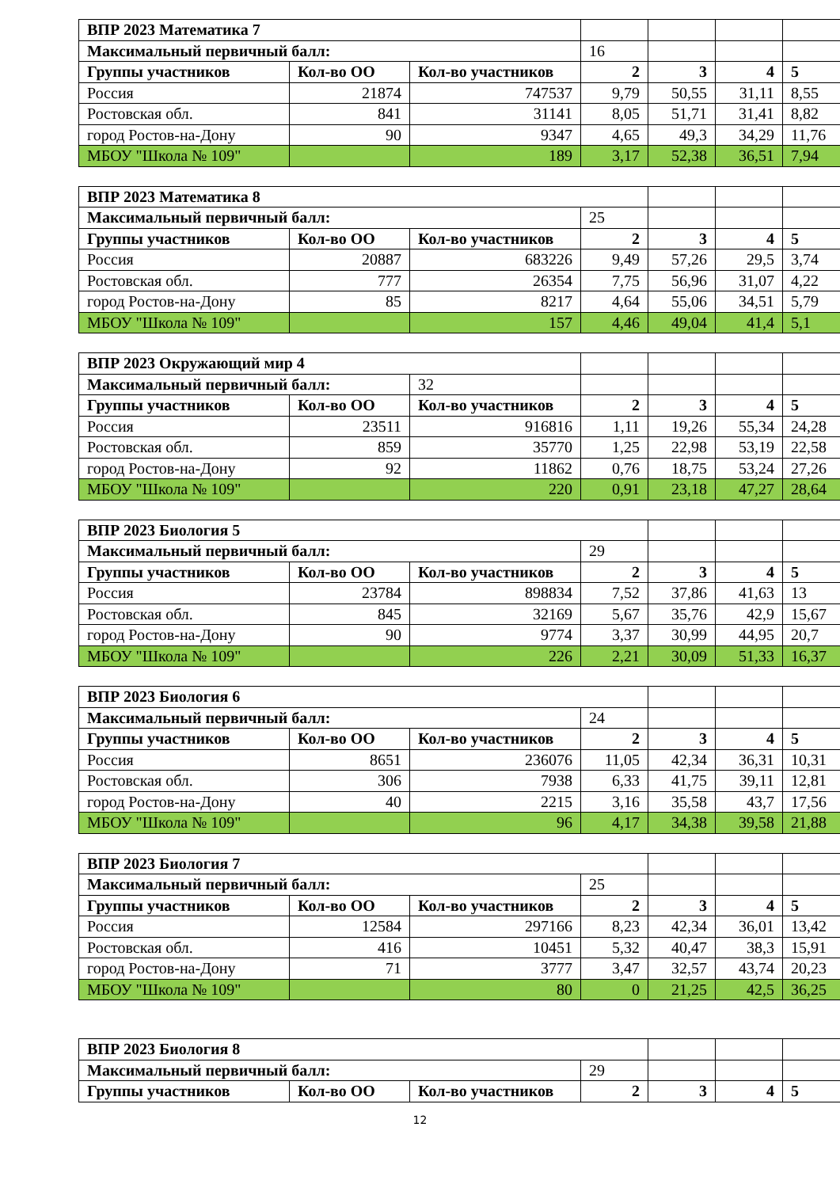| ВПР 2023 Математика 7 | | | | | | |
| Максимальный первичный балл: | | | 16 | | | |
| Группы участников | Кол-во ОО | Кол-во участников | 2 | 3 | 4 | 5 |
| Россия | 21874 | 747537 | 9,79 | 50,55 | 31,11 | 8,55 |
| Ростовская обл. | 841 | 31141 | 8,05 | 51,71 | 31,41 | 8,82 |
| город Ростов-на-Дону | 90 | 9347 | 4,65 | 49,3 | 34,29 | 11,76 |
| МБОУ "Школа № 109" | | 189 | 3,17 | 52,38 | 36,51 | 7,94 |
| ВПР 2023 Математика 8 | | | | | | |
| Максимальный первичный балл: | | | 25 | | | |
| Группы участников | Кол-во ОО | Кол-во участников | 2 | 3 | 4 | 5 |
| Россия | 20887 | 683226 | 9,49 | 57,26 | 29,5 | 3,74 |
| Ростовская обл. | 777 | 26354 | 7,75 | 56,96 | 31,07 | 4,22 |
| город Ростов-на-Дону | 85 | 8217 | 4,64 | 55,06 | 34,51 | 5,79 |
| МБОУ "Школа № 109" | | 157 | 4,46 | 49,04 | 41,4 | 5,1 |
| ВПР 2023 Окружающий мир 4 | | | | | | |
| Максимальный первичный балл: | | 32 | | | | |
| Группы участников | Кол-во ОО | Кол-во участников | 2 | 3 | 4 | 5 |
| Россия | 23511 | 916816 | 1,11 | 19,26 | 55,34 | 24,28 |
| Ростовская обл. | 859 | 35770 | 1,25 | 22,98 | 53,19 | 22,58 |
| город Ростов-на-Дону | 92 | 11862 | 0,76 | 18,75 | 53,24 | 27,26 |
| МБОУ "Школа № 109" | | 220 | 0,91 | 23,18 | 47,27 | 28,64 |
| ВПР 2023 Биология 5 | | | | | | |
| Максимальный первичный балл: | | | 29 | | | |
| Группы участников | Кол-во ОО | Кол-во участников | 2 | 3 | 4 | 5 |
| Россия | 23784 | 898834 | 7,52 | 37,86 | 41,63 | 13 |
| Ростовская обл. | 845 | 32169 | 5,67 | 35,76 | 42,9 | 15,67 |
| город Ростов-на-Дону | 90 | 9774 | 3,37 | 30,99 | 44,95 | 20,7 |
| МБОУ "Школа № 109" | | 226 | 2,21 | 30,09 | 51,33 | 16,37 |
| ВПР 2023 Биология 6 | | | | | | |
| Максимальный первичный балл: | | | 24 | | | |
| Группы участников | Кол-во ОО | Кол-во участников | 2 | 3 | 4 | 5 |
| Россия | 8651 | 236076 | 11,05 | 42,34 | 36,31 | 10,31 |
| Ростовская обл. | 306 | 7938 | 6,33 | 41,75 | 39,11 | 12,81 |
| город Ростов-на-Дону | 40 | 2215 | 3,16 | 35,58 | 43,7 | 17,56 |
| МБОУ "Школа № 109" | | 96 | 4,17 | 34,38 | 39,58 | 21,88 |
| ВПР 2023 Биология 7 | | | | | | |
| Максимальный первичный балл: | | | 25 | | | |
| Группы участников | Кол-во ОО | Кол-во участников | 2 | 3 | 4 | 5 |
| Россия | 12584 | 297166 | 8,23 | 42,34 | 36,01 | 13,42 |
| Ростовская обл. | 416 | 10451 | 5,32 | 40,47 | 38,3 | 15,91 |
| город Ростов-на-Дону | 71 | 3777 | 3,47 | 32,57 | 43,74 | 20,23 |
| МБОУ "Школа № 109" | | 80 | 0 | 21,25 | 42,5 | 36,25 |
| ВПР 2023 Биология 8 | | | | | | |
| Максимальный первичный балл: | | | 29 | | | |
| Группы участников | Кол-во ОО | Кол-во участников | 2 | 3 | 4 | 5 |
12